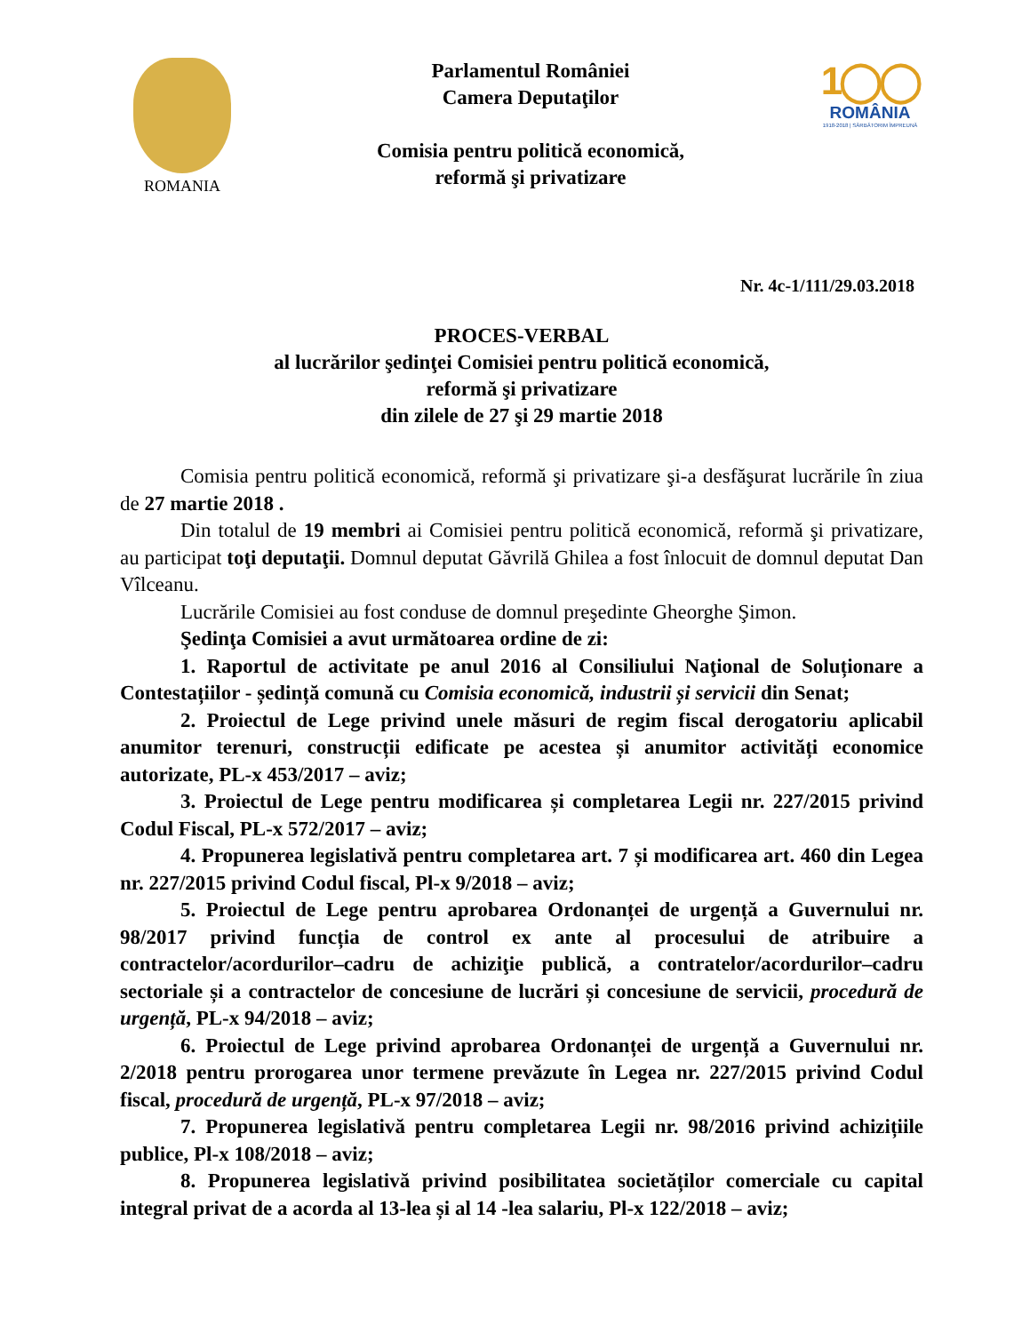ROMANIA
Parlamentul României
Camera Deputaţilor
Comisia pentru politică economică,
reformă şi privatizare
1◯◯
ROMÂNIA
1918-2018 | SĂRBĂTORIM ÎMPREUNĂ
Nr. 4c-1/111/29.03.2018
PROCES-VERBAL
al lucrărilor şedinţei Comisiei pentru politică economică,
reformă şi privatizare
din zilele de 27 şi 29 martie 2018
Comisia pentru politică economică, reformă şi privatizare şi-a desfăşurat lucrările în ziua de 27 martie 2018 .
Din totalul de 19 membri ai Comisiei pentru politică economică, reformă şi privatizare, au participat toţi deputaţii. Domnul deputat Găvrilă Ghilea a fost înlocuit de domnul deputat Dan Vîlceanu.
Lucrările Comisiei au fost conduse de domnul preşedinte Gheorghe Şimon.
Şedinţa Comisiei a avut următoarea ordine de zi:
1. Raportul de activitate pe anul 2016 al Consiliului Naţional de Soluționare a Contestațiilor - ședință comună cu Comisia economică, industrii și servicii din Senat;
2. Proiectul de Lege privind unele măsuri de regim fiscal derogatoriu aplicabil anumitor terenuri, construcții edificate pe acestea și anumitor activități economice autorizate, PL-x 453/2017 – aviz;
3. Proiectul de Lege pentru modificarea și completarea Legii nr. 227/2015 privind Codul Fiscal, PL-x 572/2017 – aviz;
4. Propunerea legislativă pentru completarea art. 7 și modificarea art. 460 din Legea nr. 227/2015 privind Codul fiscal, Pl-x 9/2018 – aviz;
5. Proiectul de Lege pentru aprobarea Ordonanței de urgență a Guvernului nr. 98/2017 privind funcția de control ex ante al procesului de atribuire a contractelor/acordurilor–cadru de achiziţie publică, a contratelor/acordurilor–cadru sectoriale și a contractelor de concesiune de lucrări și concesiune de servicii, procedură de urgență, PL-x 94/2018 – aviz;
6. Proiectul de Lege privind aprobarea Ordonanței de urgență a Guvernului nr. 2/2018 pentru prorogarea unor termene prevăzute în Legea nr. 227/2015 privind Codul fiscal, procedură de urgență, PL-x 97/2018 – aviz;
7. Propunerea legislativă pentru completarea Legii nr. 98/2016 privind achizițiile publice, Pl-x 108/2018 – aviz;
8. Propunerea legislativă privind posibilitatea societăților comerciale cu capital integral privat de a acorda al 13-lea și al 14 -lea salariu, Pl-x 122/2018 – aviz;